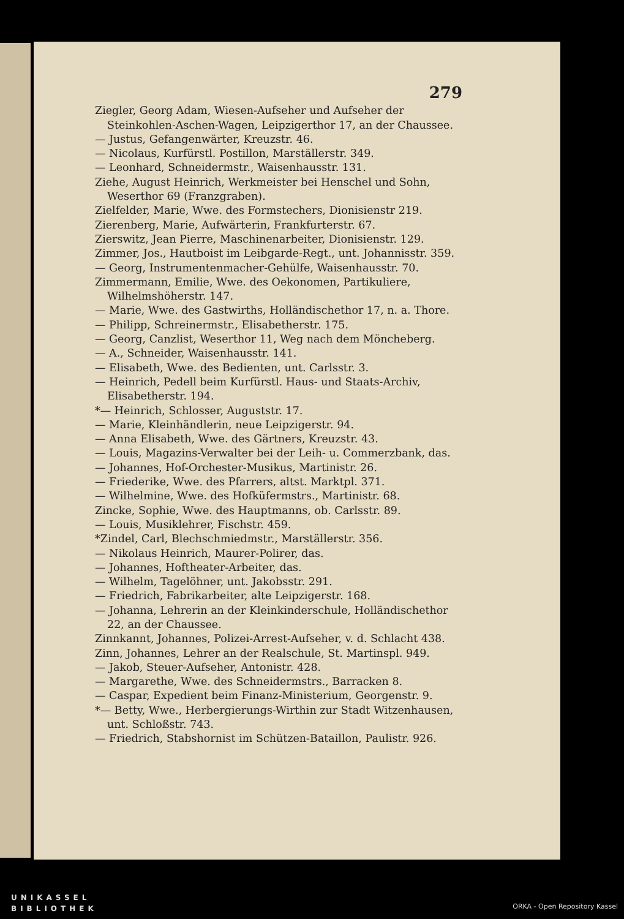279
Ziegler, Georg Adam, Wiesen-Aufseher und Aufseher der Steinkohlen-Aschen-Wagen, Leipzigerthor 17, an der Chaussee.
— Justus, Gefangenwärter, Kreuzstr. 46.
— Nicolaus, Kurfürstl. Postillon, Marställerstr. 349.
— Leonhard, Schneidermstr., Waisenhausstr. 131.
Ziehe, August Heinrich, Werkmeister bei Henschel und Sohn, Weserthor 69 (Franzgraben).
Zielfelder, Marie, Wwe. des Formstechers, Dionisienstr 219.
Zierenberg, Marie, Aufwärterin, Frankfurterstr. 67.
Zierswitz, Jean Pierre, Maschinenarbeiter, Dionisienstr. 129.
Zimmer, Jos., Hautboist im Leibgarde-Regt., unt. Johannisstr. 359.
— Georg, Instrumentenmacher-Gehülfe, Waisenhausstr. 70.
Zimmermann, Emilie, Wwe. des Oekonomen, Partikuliere, Wilhelmshöherstr. 147.
— Marie, Wwe. des Gastwirths, Holländischethor 17, n. a. Thore.
— Philipp, Schreinermstr., Elisabetherstr. 175.
— Georg, Canzlist, Weserthor 11, Weg nach dem Möncheberg.
— A., Schneider, Waisenhausstr. 141.
— Elisabeth, Wwe. des Bedienten, unt. Carlsstr. 3.
— Heinrich, Pedell beim Kurfürstl. Haus- und Staats-Archiv, Elisabetherstr. 194.
*— Heinrich, Schlosser, Auguststr. 17.
— Marie, Kleinhändlerin, neue Leipzigerstr. 94.
— Anna Elisabeth, Wwe. des Gärtners, Kreuzstr. 43.
— Louis, Magazins-Verwalter bei der Leih- u. Commerzbank, das.
— Johannes, Hof-Orchester-Musikus, Martinistr. 26.
— Friederike, Wwe. des Pfarrers, altst. Marktpl. 371.
— Wilhelmine, Wwe. des Hofküfermstrs., Martinistr. 68.
Zincke, Sophie, Wwe. des Hauptmanns, ob. Carlsstr. 89.
— Louis, Musiklehrer, Fischstr. 459.
*Zindel, Carl, Blechschmiedmstr., Marställerstr. 356.
— Nikolaus Heinrich, Maurer-Polirer, das.
— Johannes, Hoftheater-Arbeiter, das.
— Wilhelm, Tagelöhner, unt. Jakobsstr. 291.
— Friedrich, Fabrikarbeiter, alte Leipzigerstr. 168.
— Johanna, Lehrerin an der Kleinkinderschule, Holländischethor 22, an der Chaussee.
Zinnkannt, Johannes, Polizei-Arrest-Aufseher, v. d. Schlacht 438.
Zinn, Johannes, Lehrer an der Realschule, St. Martinspl. 949.
— Jakob, Steuer-Aufseher, Antonistr. 428.
— Margarethe, Wwe. des Schneidermstrs., Barracken 8.
— Caspar, Expedient beim Finanz-Ministerium, Georgenstr. 9.
*— Betty, Wwe., Herbergierungs-Wirthin zur Stadt Witzenhausen, unt. Schloßstr. 743.
— Friedrich, Stabshornist im Schützen-Bataillon, Paulistr. 926.
UNIKASSEL
BIBLIOTHEK
ORKA - Open Repository Kassel